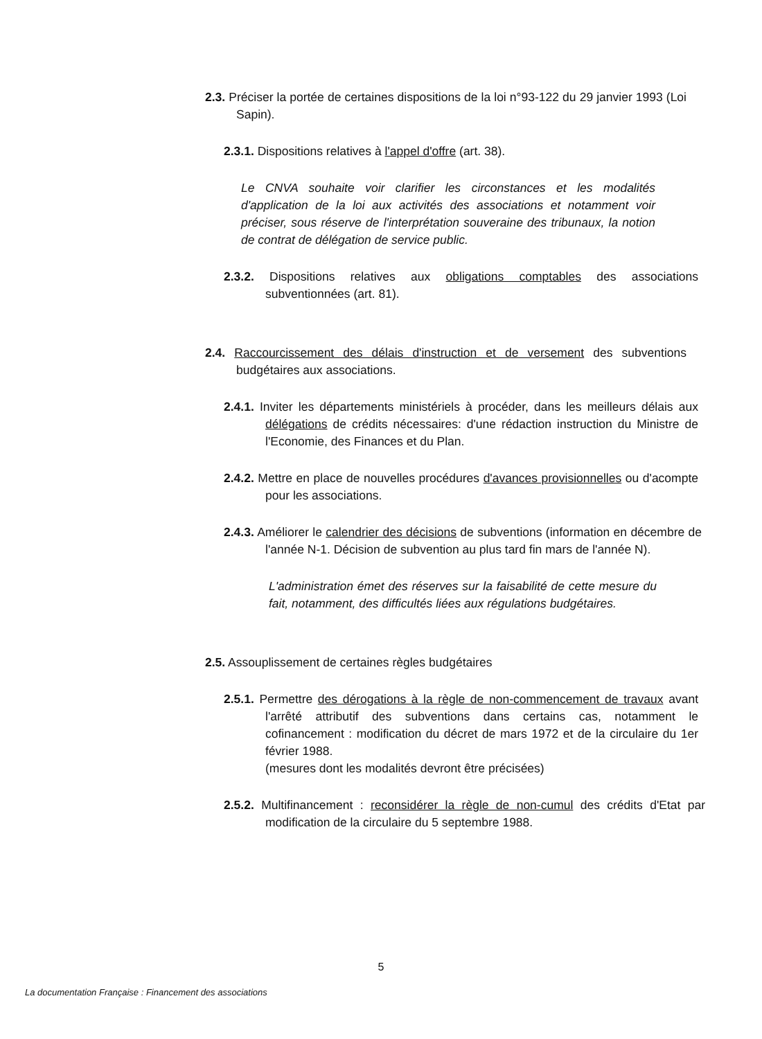2.3. Préciser la portée de certaines dispositions de la loi n°93-122 du 29 janvier 1993 (Loi Sapin).
2.3.1. Dispositions relatives à l'appel d'offre (art. 38).
Le CNVA souhaite voir clarifier les circonstances et les modalités d'application de la loi aux activités des associations et notamment voir préciser, sous réserve de l'interprétation souveraine des tribunaux, la notion de contrat de délégation de service public.
2.3.2. Dispositions relatives aux obligations comptables des associations subventionnées (art. 81).
2.4. Raccourcissement des délais d'instruction et de versement des subventions budgétaires aux associations.
2.4.1. Inviter les départements ministériels à procéder, dans les meilleurs délais aux délégations de crédits nécessaires: d'une rédaction instruction du Ministre de l'Economie, des Finances et du Plan.
2.4.2. Mettre en place de nouvelles procédures d'avances provisionnelles ou d'acompte pour les associations.
2.4.3. Améliorer le calendrier des décisions de subventions (information en décembre de l'année N-1. Décision de subvention au plus tard fin mars de l'année N).
L'administration émet des réserves sur la faisabilité de cette mesure du fait, notamment, des difficultés liées aux régulations budgétaires.
2.5. Assouplissement de certaines règles budgétaires
2.5.1. Permettre des dérogations à la règle de non-commencement de travaux avant l'arrêté attributif des subventions dans certains cas, notamment le cofinancement : modification du décret de mars 1972 et de la circulaire du 1er février 1988.
(mesures dont les modalités devront être précisées)
2.5.2. Multifinancement : reconsidérer la règle de non-cumul des crédits d'Etat par modification de la circulaire du 5 septembre 1988.
5
La documentation Française : Financement des associations